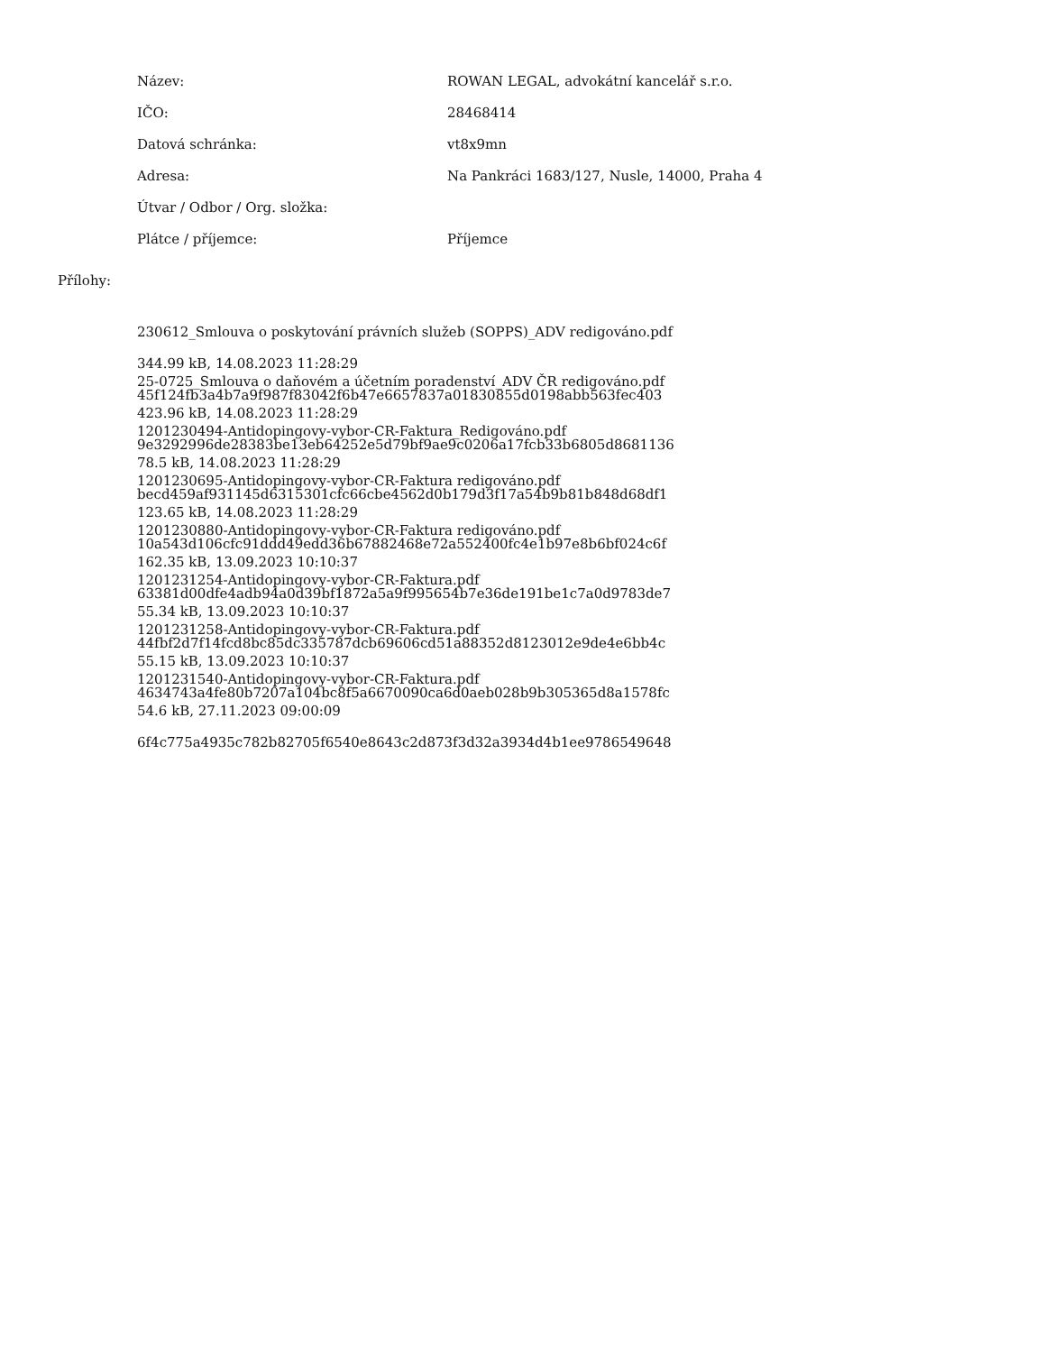| Název: | ROWAN LEGAL, advokátní kancelář s.r.o. |
| IČO: | 28468414 |
| Datová schránka: | vt8x9mn |
| Adresa: | Na Pankráci 1683/127, Nusle, 14000, Praha 4 |
| Útvar / Odbor / Org. složka: | |
| Plátce / příjemce: | Příjemce |
Přílohy:
230612_Smlouva o poskytování právních služeb (SOPPS)_ADV redigováno.pdf
344.99 kB, 14.08.2023 11:28:29
45f124fb3a4b7a9f987f83042f6b47e6657837a01830855d0198abb563fec403
25-0725_Smlouva o daňovém a účetním poradenství_ADV ČR redigováno.pdf
423.96 kB, 14.08.2023 11:28:29
9e3292996de28383be13eb64252e5d79bf9ae9c0206a17fcb33b6805d8681136
1201230494-Antidopingovy-vybor-CR-Faktura_Redigováno.pdf
78.5 kB, 14.08.2023 11:28:29
becd459af931145d6315301cfc66cbe4562d0b179d3f17a54b9b81b848d68df1
1201230695-Antidopingovy-vybor-CR-Faktura redigováno.pdf
123.65 kB, 14.08.2023 11:28:29
10a543d106cfc91ddd49edd36b67882468e72a552400fc4e1b97e8b6bf024c6f
1201230880-Antidopingovy-vybor-CR-Faktura redigováno.pdf
162.35 kB, 13.09.2023 10:10:37
63381d00dfe4adb94a0d39bf1872a5a9f995654b7e36de191be1c7a0d9783de7
1201231254-Antidopingovy-vybor-CR-Faktura.pdf
55.34 kB, 13.09.2023 10:10:37
44fbf2d7f14fcd8bc85dc335787dcb69606cd51a88352d8123012e9de4e6bb4c
1201231258-Antidopingovy-vybor-CR-Faktura.pdf
55.15 kB, 13.09.2023 10:10:37
4634743a4fe80b7207a104bc8f5a6670090ca6d0aeb028b9b305365d8a1578fc
1201231540-Antidopingovy-vybor-CR-Faktura.pdf
54.6 kB, 27.11.2023 09:00:09
6f4c775a4935c782b82705f6540e8643c2d873f3d32a3934d4b1ee9786549648